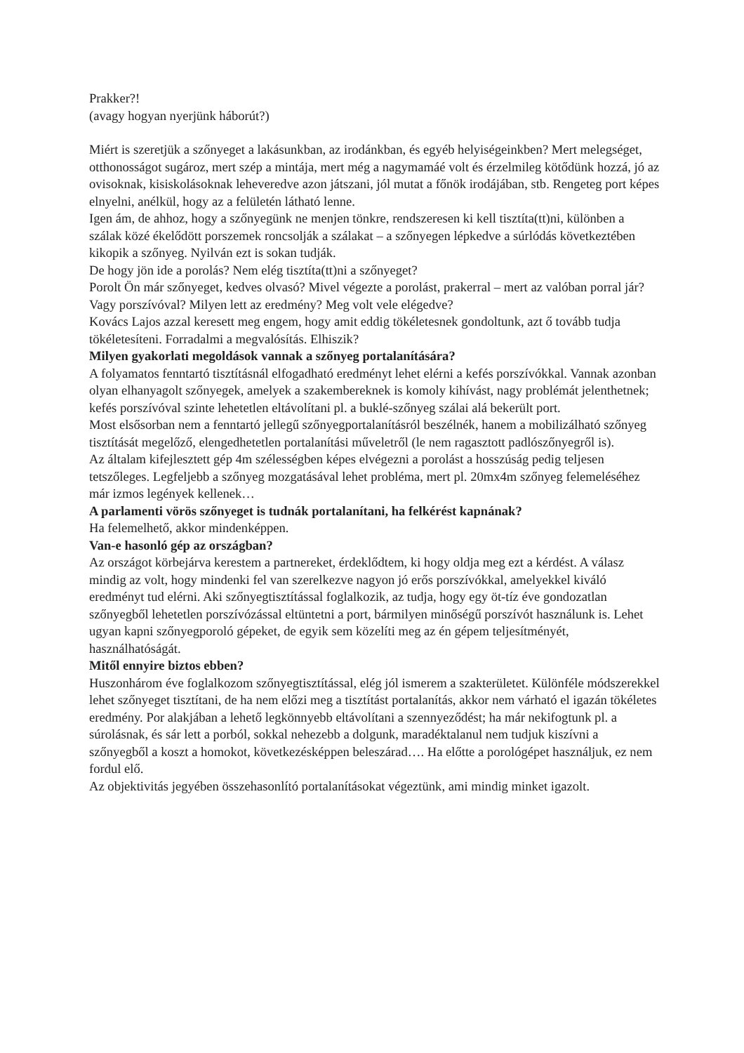Prakker?!
(avagy hogyan nyerjünk háborút?)
Miért is szeretjük a szőnyeget a lakásunkban, az irodánkban, és egyéb helyiségeinkben? Mert melegséget, otthonosságot sugároz, mert szép a mintája, mert még a nagymamáé volt és érzelmileg kötődünk hozzá, jó az ovisoknak, kisiskolásoknak leheveredve azon játszani, jól mutat a főnök irodájában, stb. Rengeteg port képes elnyelni, anélkül, hogy az a felületén látható lenne.
Igen ám, de ahhoz, hogy a szőnyegünk ne menjen tönkre, rendszeresen ki kell tisztíta(tt)ni, különben a szálak közé ékelődött porszemek roncsolják a szálakat – a szőnyegen lépkedve a súrlódás következtében kikopik a szőnyeg. Nyilván ezt is sokan tudják.
De hogy jön ide a porolás? Nem elég tisztíta(tt)ni a szőnyeget?
Porolt Ön már szőnyeget, kedves olvasó? Mivel végezte a porolást, prakerral – mert az valóban porral jár? Vagy porszívóval? Milyen lett az eredmény? Meg volt vele elégedve?
Kovács Lajos azzal keresett meg engem, hogy amit eddig tökéletesnek gondoltunk, azt ő tovább tudja tökéletesíteni. Forradalmi a megvalósítás. Elhiszik?
Milyen gyakorlati megoldások vannak a szőnyeg portalanítására?
A folyamatos fenntartó tisztításnál elfogadható eredményt lehet elérni a kefés porszívókkal. Vannak azonban olyan elhanyagolt szőnyegek, amelyek a szakembereknek is komoly kihívást, nagy problémát jelenthetnek; kefés porszívóval szinte lehetetlen eltávolítani pl. a buklé-szőnyeg szálai alá bekerült port.
Most elsősorban nem a fenntartó jellegű szőnyegportalanításról beszélnék, hanem a mobilizálható szőnyeg tisztítását megelőző, elengedhetetlen portalanítási műveletről (le nem ragasztott padlószőnyegről is).
Az általam kifejlesztett gép 4m szélességben képes elvégezni a porolást a hosszúság pedig teljesen tetszőleges. Legfeljebb a szőnyeg mozgatásával lehet probléma, mert pl. 20mx4m szőnyeg felemeléséhez már izmos legények kellenek…
A parlamenti vörös szőnyeget is tudnák portalanítani, ha felkérést kapnának?
Ha felemelhető, akkor mindenképpen.
Van-e hasonló gép az országban?
Az országot körbejárva kerestem a partnereket, érdeklődtem, ki hogy oldja meg ezt a kérdést. A válasz mindig az volt, hogy mindenki fel van szerelkezve nagyon jó erős porszívókkal, amelyekkel kiváló eredményt tud elérni. Aki szőnyegtisztítással foglalkozik, az tudja, hogy egy öt-tíz éve gondozatlan szőnyegből lehetetlen porszívózással eltüntetni a port, bármilyen minőségű porszívót használunk is. Lehet ugyan kapni szőnyegporoló gépeket, de egyik sem közelíti meg az én gépem teljesítményét, használhatóságát.
Mitől ennyire biztos ebben?
Huszonhárom éve foglalkozom szőnyegtisztítással, elég jól ismerem a szakterületet. Különféle módszerekkel lehet szőnyeget tisztítani, de ha nem előzi meg a tisztítást portalanítás, akkor nem várható el igazán tökéletes eredmény. Por alakjában a lehető legkönnyebb eltávolítani a szennyeződést; ha már nekifogtunk pl. a súrolásnak, és sár lett a porból, sokkal nehezebb a dolgunk, maradéktalanul nem tudjuk kiszívni a szőnyegből a koszt a homokot, következésképpen beleszárad…. Ha előtte a porológépet használjuk, ez nem fordul elő.
Az objektivitás jegyében összehasonlító portalanításokat végeztünk, ami mindig minket igazolt.